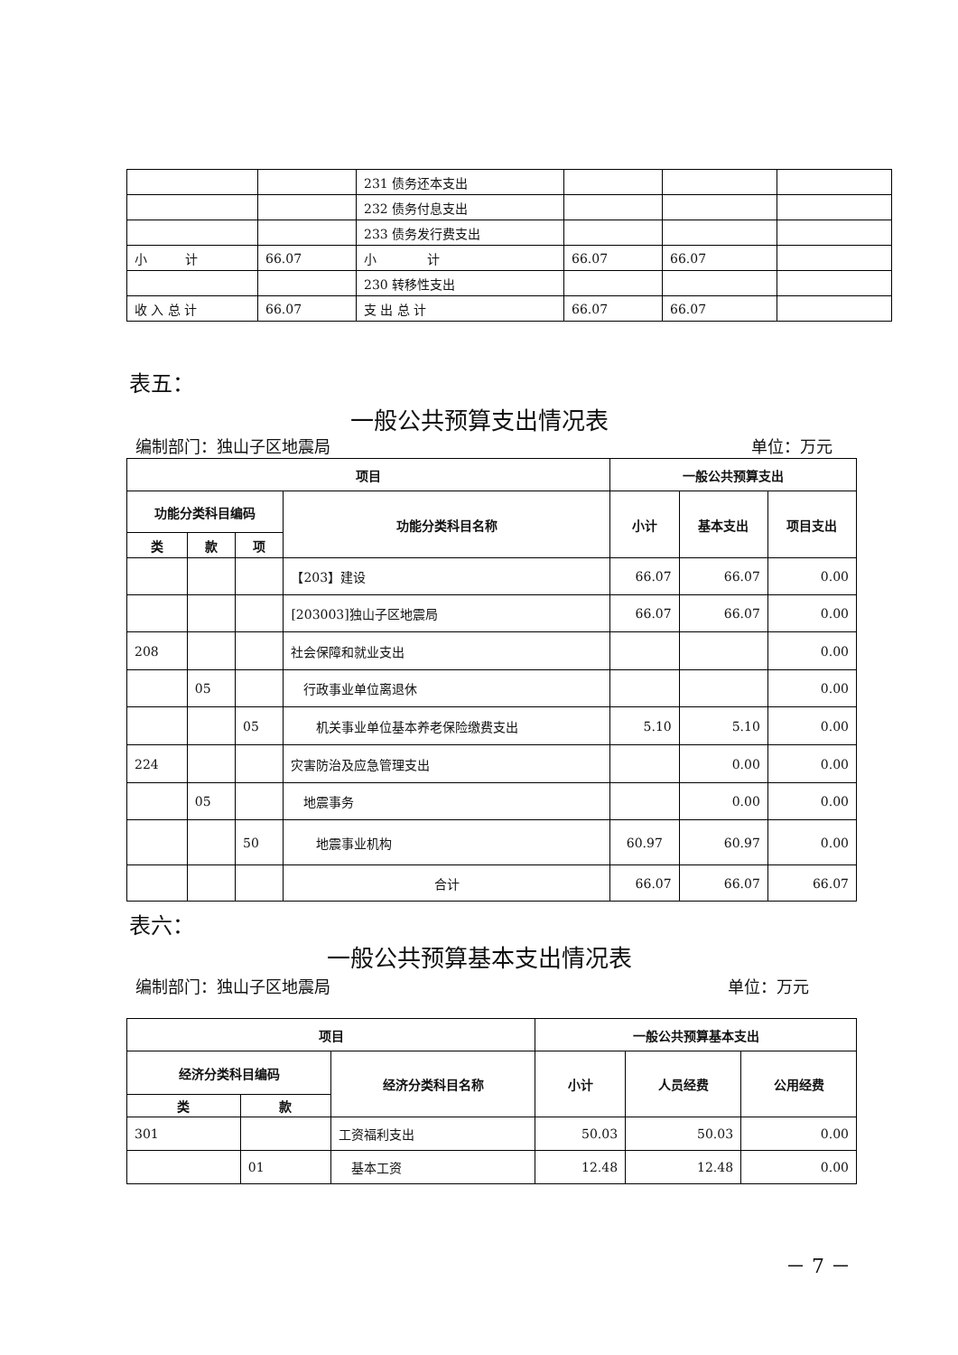| | | 231 债务还本支出 | | | |
| | | 232 债务付息支出 | | | |
| | | 233 债务发行费支出 | | | |
| 小 计 | 66.07 | 小 计 | 66.07 | 66.07 | |
| | | 230 转移性支出 | | | |
| 收 入 总 计 | 66.07 | 支 出 总 计 | 66.07 | 66.07 | |
表五：
一般公共预算支出情况表
编制部门：独山子区地震局 单位：万元
| 项目 | | | | 一般公共预算支出 | | |
| --- | --- | --- | --- | --- | --- | --- |
| 功能分类科目编码 | | | 功能分类科目名称 | 小计 | 基本支出 | 项目支出 |
| 类 | 款 | 项 | | | | |
| | | | 【203】建设 | 66.07 | 66.07 | 0.00 |
| | | | [203003]独山子区地震局 | 66.07 | 66.07 | 0.00 |
| 208 | | | 社会保障和就业支出 | | | 0.00 |
| | 05 | | 行政事业单位离退休 | | | 0.00 |
| | | 05 | 机关事业单位基本养老保险缴费支出 | 5.10 | 5.10 | 0.00 |
| 224 | | | 灾害防治及应急管理支出 | | 0.00 | 0.00 |
| | 05 | | 地震事务 | | 0.00 | 0.00 |
| | | 50 | 地震事业机构 | 60.97 | 60.97 | 0.00 |
| | | | 合计 | 66.07 | 66.07 | 66.07 |
表六：
一般公共预算基本支出情况表
编制部门：独山子区地震局 单位：万元
| 项目 | | | 一般公共预算基本支出 | | |
| --- | --- | --- | --- | --- | --- |
| 经济分类科目编码 | | 经济分类科目名称 | 小计 | 人员经费 | 公用经费 |
| 类 | 款 | | | | |
| 301 | | 工资福利支出 | 50.03 | 50.03 | 0.00 |
| | 01 | 基本工资 | 12.48 | 12.48 | 0.00 |
－ 7 －